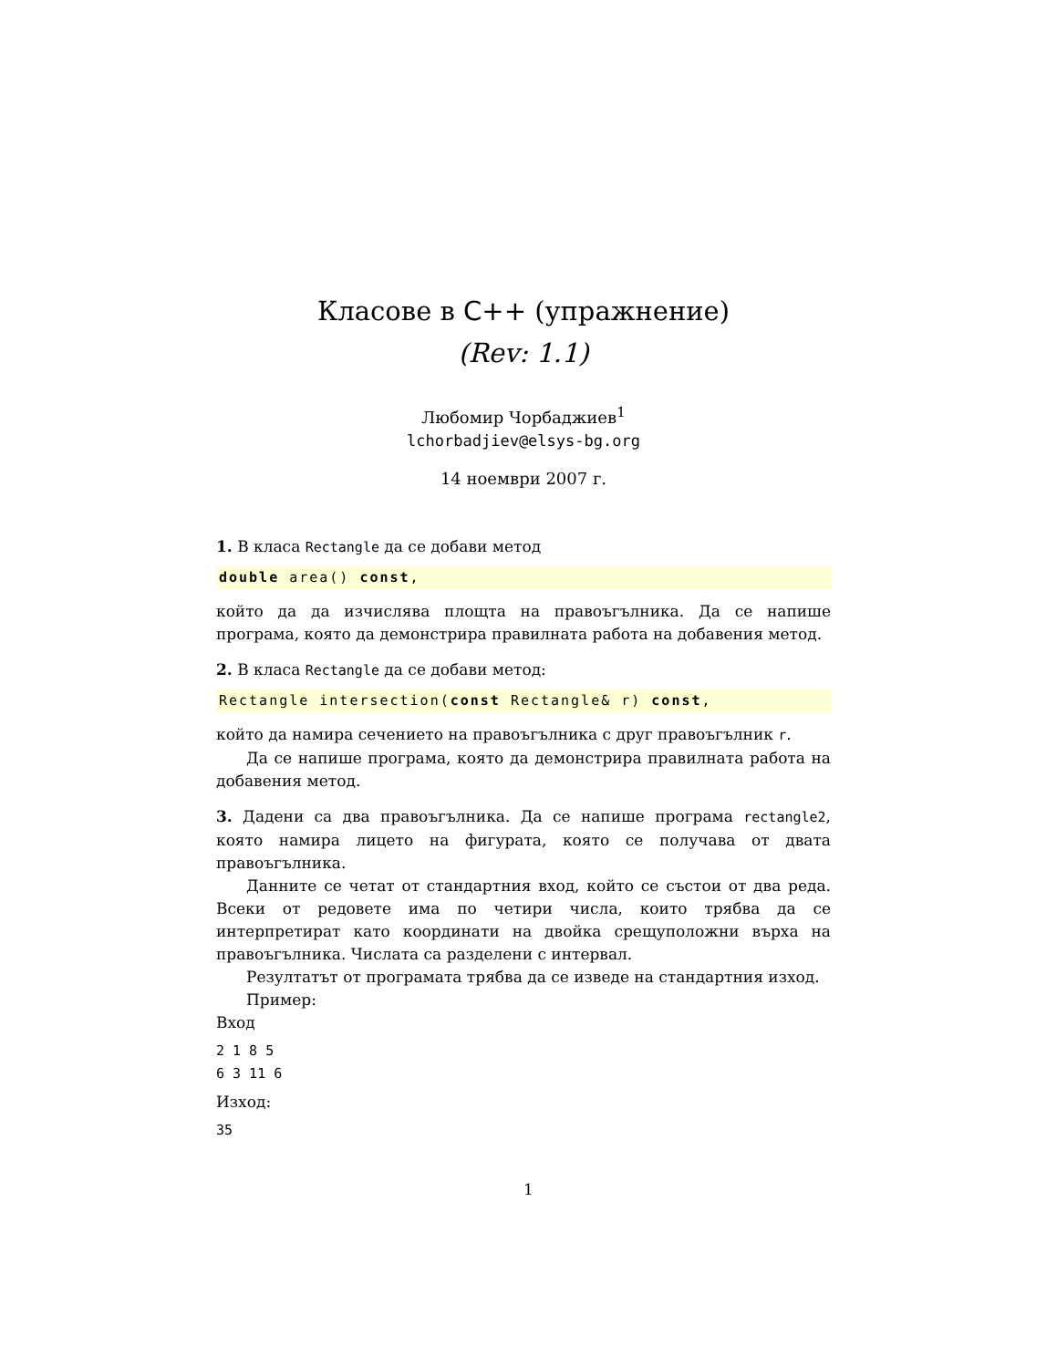Класове в C++ (упражнение)
(Rev: 1.1)
Любомир Чорбаджиев<sup>1</sup>
lchorbadjiev@elsys-bg.org
14 ноември 2007 г.
1. В класа Rectangle да се добави метод
double area() const,
който да да изчислява площта на правоъгълника. Да се напише програма, която да демонстрира правилната работа на добавения метод.
2. В класа Rectangle да се добави метод:
Rectangle intersection(const Rectangle& r) const,
който да намира сечението на правоъгълника с друг правоъгълник r.
Да се напише програма, която да демонстрира правилната работа на добавения метод.
3. Дадени са два правоъгълника. Да се напише програма rectangle2, която намира лицето на фигурата, която се получава от двата правоъгълника.
Данните се четат от стандартния вход, който се състои от два реда. Всеки от редовете има по четири числа, които трябва да се интерпретират като координати на двойка срещуположни върха на правоъгълника. Числата са разделени с интервал.
Резултатът от програмата трябва да се изведе на стандартния изход.
Пример:
Вход
2 1 8 5
6 3 11 6
Изход:
35
1